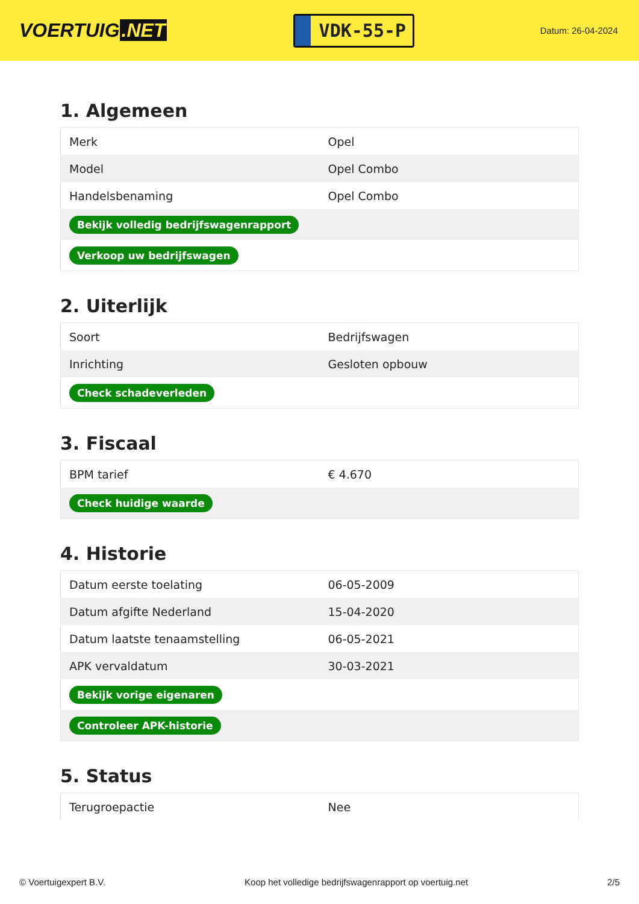VOERTUIG.NET
VDK-55-P
Datum: 26-04-2024
1. Algemeen
| Merk | Opel |
| Model | Opel Combo |
| Handelsbenaming | Opel Combo |
| Bekijk volledig bedrijfswagenrapport | |
| Verkoop uw bedrijfswagen | |
2. Uiterlijk
| Soort | Bedrijfswagen |
| Inrichting | Gesloten opbouw |
| Check schadeverleden | |
3. Fiscaal
| BPM tarief | € 4.670 |
| Check huidige waarde | |
4. Historie
| Datum eerste toelating | 06-05-2009 |
| Datum afgifte Nederland | 15-04-2020 |
| Datum laatste tenaamstelling | 06-05-2021 |
| APK vervaldatum | 30-03-2021 |
| Bekijk vorige eigenaren | |
| Controleer APK-historie | |
5. Status
| Terugroepactie | Nee |
© Voertuigexpert B.V. Koop het volledige bedrijfswagenrapport op voertuig.net 2/5